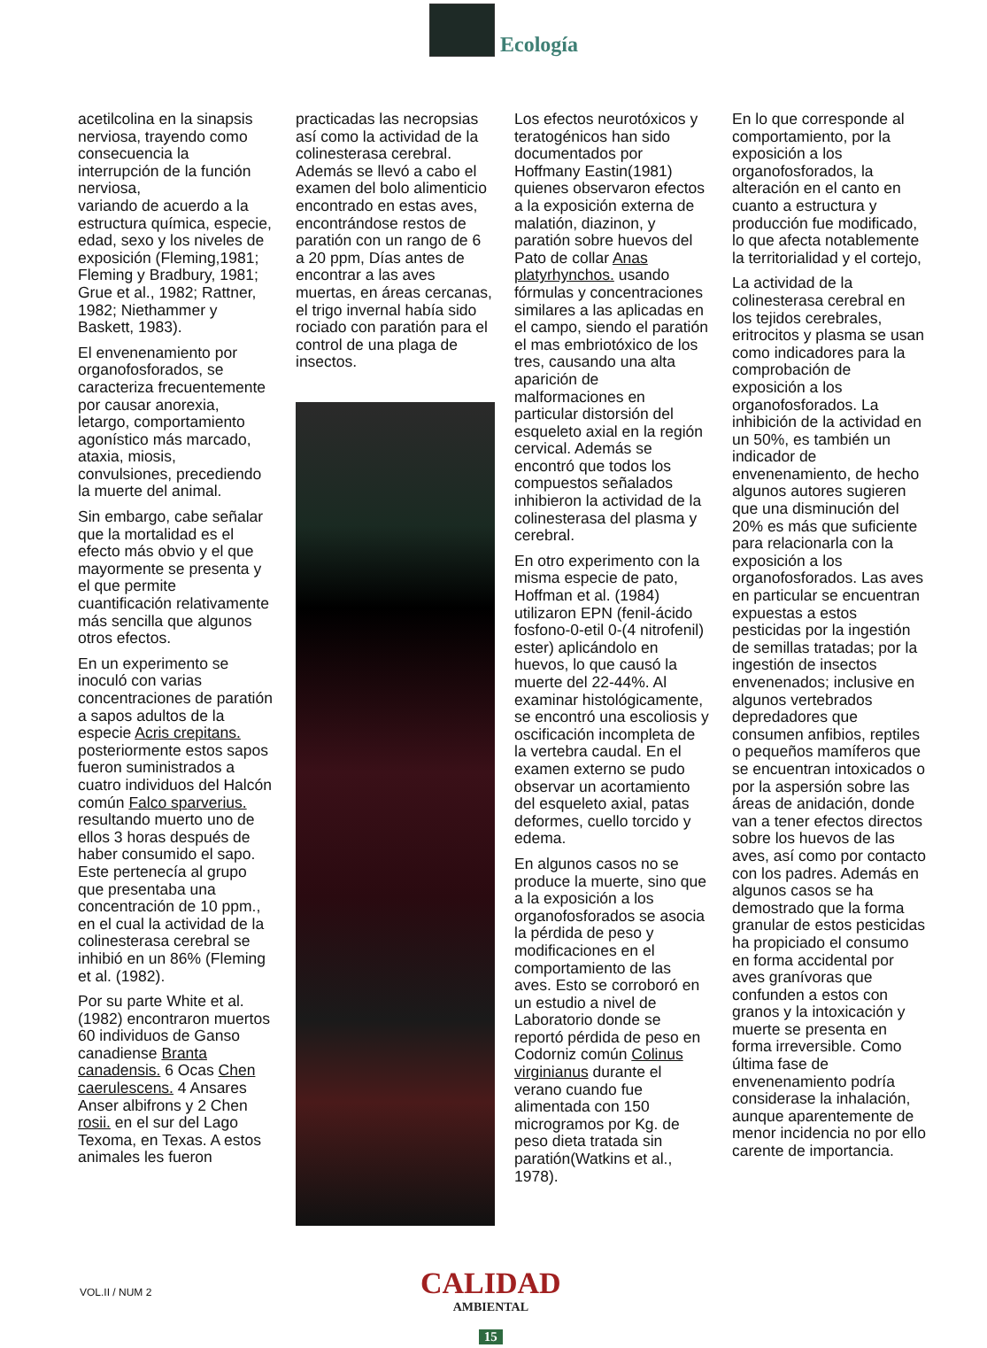Ecología
acetilcolina en la sinapsis nerviosa, trayendo como consecuencia la interrupción de la función nerviosa,
variando de acuerdo a la estructura química, especie, edad, sexo y los niveles de exposición (Fleming,1981; Fleming y Bradbury, 1981; Grue et al., 1982; Rattner, 1982; Niethammer y Baskett, 1983).
El envenenamiento por organofosforados, se caracteriza frecuentemente por causar anorexia, letargo, comportamiento agonístico más marcado, ataxia, miosis, convulsiones, precediendo la muerte del animal.
Sin embargo, cabe señalar que la mortalidad es el efecto más obvio y el que mayormente se presenta y el que permite cuantificación relativamente más sencilla que algunos otros efectos.
En un experimento se inoculó con varias concentraciones de paratión a sapos adultos de la especie Acris crepitans. posteriormente estos sapos fueron suministrados a cuatro individuos del Halcón común Falco sparverius. resultando muerto uno de ellos 3 horas después de haber consumido el sapo. Este pertenecía al grupo que presentaba una concentración de 10 ppm., en el cual la actividad de la colinesterasa cerebral se inhibió en un 86% (Fleming et al. (1982).
Por su parte White et al. (1982) encontraron muertos 60 individuos de Ganso canadiense Branta canadensis. 6 Ocas Chen caerulescens. 4 Ansares Anser albifrons y 2 Chen rosii. en el sur del Lago Texoma, en Texas. A estos animales les fueron
practicadas las necropsias así como la actividad de la colinesterasa cerebral. Además se llevó a cabo el examen del bolo alimenticio encontrado en estas aves, encontrándose restos de paratión con un rango de 6 a 20 ppm, Días antes de encontrar a las aves muertas, en áreas cercanas, el trigo invernal había sido rociado con paratión para el control de una plaga de insectos.
Los efectos neurotóxicos y teratogénicos han sido documentados por Hoffmany Eastin(1981) quienes observaron efectos a la exposición externa de malatión, diazinon, y paratión sobre huevos del Pato de collar Anas platyrhynchos. usando fórmulas y concentraciones similares a las aplicadas en el campo, siendo el paratión el mas embriotóxico de los tres, causando una alta aparición de malformaciones en particular distorsión del esqueleto axial en la región cervical. Además se encontró que todos los compuestos señalados inhibieron la actividad de la colinesterasa del plasma y cerebral.
En otro experimento con la misma especie de pato, Hoffman et al. (1984) utilizaron EPN (fenil-ácido fosfono-0-etil 0-(4 nitrofenil) ester) aplicándolo en huevos, lo que causó la muerte del 22-44%. Al examinar histológicamente, se encontró una escoliosis y oscificación incompleta de la vertebra caudal. En el examen externo se pudo observar un acortamiento del esqueleto axial, patas deformes, cuello torcido y edema.
En algunos casos no se produce la muerte, sino que a la exposición a los organofosforados se asocia la pérdida de peso y modificaciones en el comportamiento de las aves. Esto se corroboró en un estudio a nivel de Laboratorio donde se reportó pérdida de peso en Codorniz común Colinus virginianus durante el verano cuando fue alimentada con 150 microgramos por Kg. de peso dieta tratada sin paratión(Watkins et al., 1978).
En lo que corresponde al comportamiento, por la exposición a los organofosforados, la alteración en el canto en cuanto a estructura y producción fue modificado, lo que afecta notablemente la territorialidad y el cortejo,
La actividad de la colinesterasa cerebral en los tejidos cerebrales, eritrocitos y plasma se usan como indicadores para la comprobación de exposición a los organofosforados. La inhibición de la actividad en un 50%, es también un indicador de envenenamiento, de hecho algunos autores sugieren que una disminución del 20% es más que suficiente para relacionarla con la exposición a los organofosforados. Las aves en particular se encuentran expuestas a estos pesticidas por la ingestión de semillas tratadas; por la ingestión de insectos envenenados; inclusive en algunos vertebrados depredadores que consumen anfibios, reptiles o pequeños mamíferos que se encuentran intoxicados o por la aspersión sobre las áreas de anidación, donde van a tener efectos directos sobre los huevos de las aves, así como por contacto con los padres. Además en algunos casos se ha demostrado que la forma granular de estos pesticidas ha propiciado el consumo en forma accidental por aves granívoras que confunden a estos con granos y la intoxicación y muerte se presenta en forma irreversible. Como última fase de envenenamiento podría considerase la inhalación, aunque aparentemente de menor incidencia no por ello carente de importancia.
VOL.II / NUM 2 CALIDAD
AMBIENTAL
15